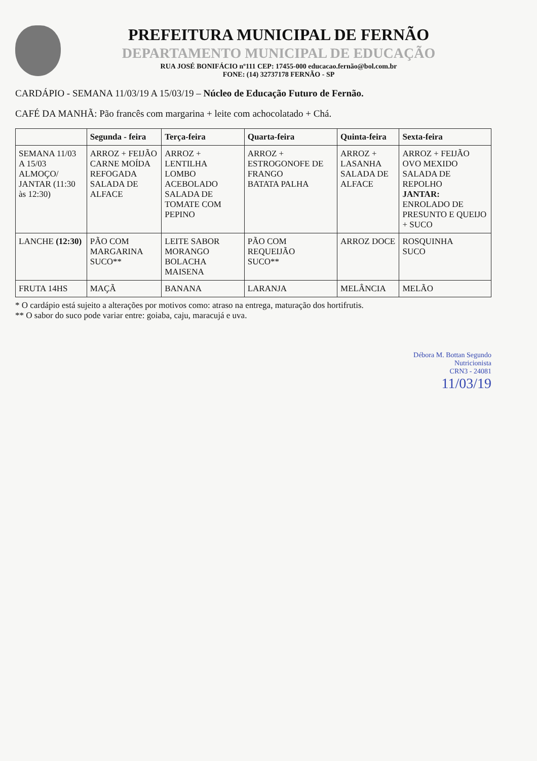PREFEITURA MUNICIPAL DE FERNÃO
DEPARTAMENTO MUNICIPAL DE EDUCAÇÃO
RUA JOSÉ BONIFÁCIO nº111 CEP: 17455-000 educacao.fernão@bol.com.br
FONE: (14) 32737178 FERNÃO - SP
CARDÁPIO - SEMANA 11/03/19 A 15/03/19 – Núcleo de Educação Futuro de Fernão.
CAFÉ DA MANHÃ: Pão francês com margarina + leite com achocolatado + Chá.
| | Segunda - feira | Terça-feira | Quarta-feira | Quinta-feira | Sexta-feira |
| --- | --- | --- | --- | --- | --- |
| SEMANA 11/03 A 15/03 ALMOÇO/ JANTAR (11:30 às 12:30) | ARROZ + FEIJÃO CARNE MOÍDA REFOGADA SALADA DE ALFACE | ARROZ + LENTILHA LOMBO ACEBOLADO SALADA DE TOMATE COM PEPINO | ARROZ + ESTROGONOFE DE FRANGO BATATA PALHA | ARROZ + LASANHA SALADA DE ALFACE | ARROZ + FEIJÃO OVO MEXIDO SALADA DE REPOLHO JANTAR: ENROLADO DE PRESUNTO E QUEIJO + SUCO |
| LANCHE (12:30) | PÃO COM MARGARINA SUCO** | LEITE SABOR MORANGO BOLACHA MAISENA | PÃO COM REQUEIJÃO SUCO** | ARROZ DOCE | ROSQUINHA SUCO |
| FRUTA 14HS | MAÇÃ | BANANA | LARANJA | MELÂNCIA | MELÃO |
* O cardápio está sujeito a alterações por motivos como: atraso na entrega, maturação dos hortifrutis.
** O sabor do suco pode variar entre: goiaba, caju, maracujá e uva.
Débora M. Bottan Segundo
Nutricionista
CRN3 - 24081
11/03/19